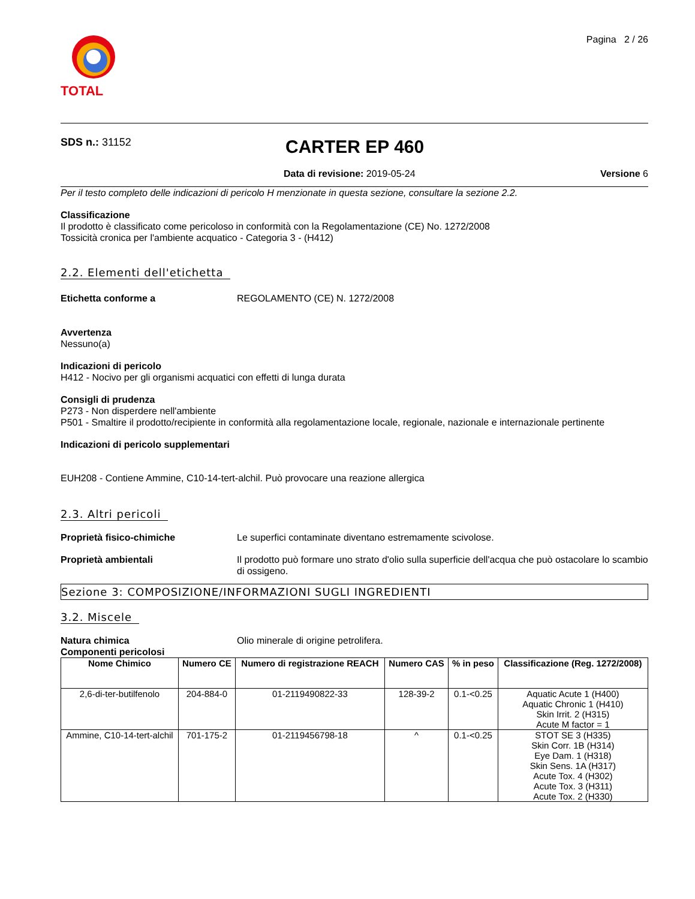TOTAL
Pagina 2 / 26
SDS n.: 31152
CARTER EP 460
Data di revisione: 2019-05-24 Versione 6
Per il testo completo delle indicazioni di pericolo H menzionate in questa sezione, consultare la sezione 2.2.
Classificazione
Il prodotto è classificato come pericoloso in conformità con la Regolamentazione (CE) No. 1272/2008
Tossicità cronica per l'ambiente acquatico - Categoria 3 - (H412)
2.2. Elementi dell'etichetta
Etichetta conforme a REGOLAMENTO (CE) N. 1272/2008
Avvertenza
Nessuno(a)
Indicazioni di pericolo
H412 - Nocivo per gli organismi acquatici con effetti di lunga durata
Consigli di prudenza
P273 - Non disperdere nell'ambiente
P501 - Smaltire il prodotto/recipiente in conformità alla regolamentazione locale, regionale, nazionale e internazionale pertinente
Indicazioni di pericolo supplementari
EUH208 - Contiene Ammine, C10-14-tert-alchil. Può provocare una reazione allergica
2.3. Altri pericoli
Proprietà fisico-chimiche Le superfici contaminate diventano estremamente scivolose.
Proprietà ambientali Il prodotto può formare uno strato d'olio sulla superficie dell'acqua che può ostacolare lo scambio di ossigeno.
Sezione 3: COMPOSIZIONE/INFORMAZIONI SUGLI INGREDIENTI
3.2. Miscele
Natura chimica Olio minerale di origine petrolifera.
Componenti pericolosi
| Nome Chimico | Numero CE | Numero di registrazione REACH | Numero CAS | % in peso | Classificazione (Reg. 1272/2008) |
| --- | --- | --- | --- | --- | --- |
| 2,6-di-ter-butilfenolo | 204-884-0 | 01-2119490822-33 | 128-39-2 | 0.1-<0.25 | Aquatic Acute 1 (H400) Aquatic Chronic 1 (H410) Skin Irrit. 2 (H315) Acute M factor = 1 |
| Ammine, C10-14-tert-alchil | 701-175-2 | 01-2119456798-18 | ^ | 0.1-<0.25 | STOT SE 3 (H335) Skin Corr. 1B (H314) Eye Dam. 1 (H318) Skin Sens. 1A (H317) Acute Tox. 4 (H302) Acute Tox. 3 (H311) Acute Tox. 2 (H330) |